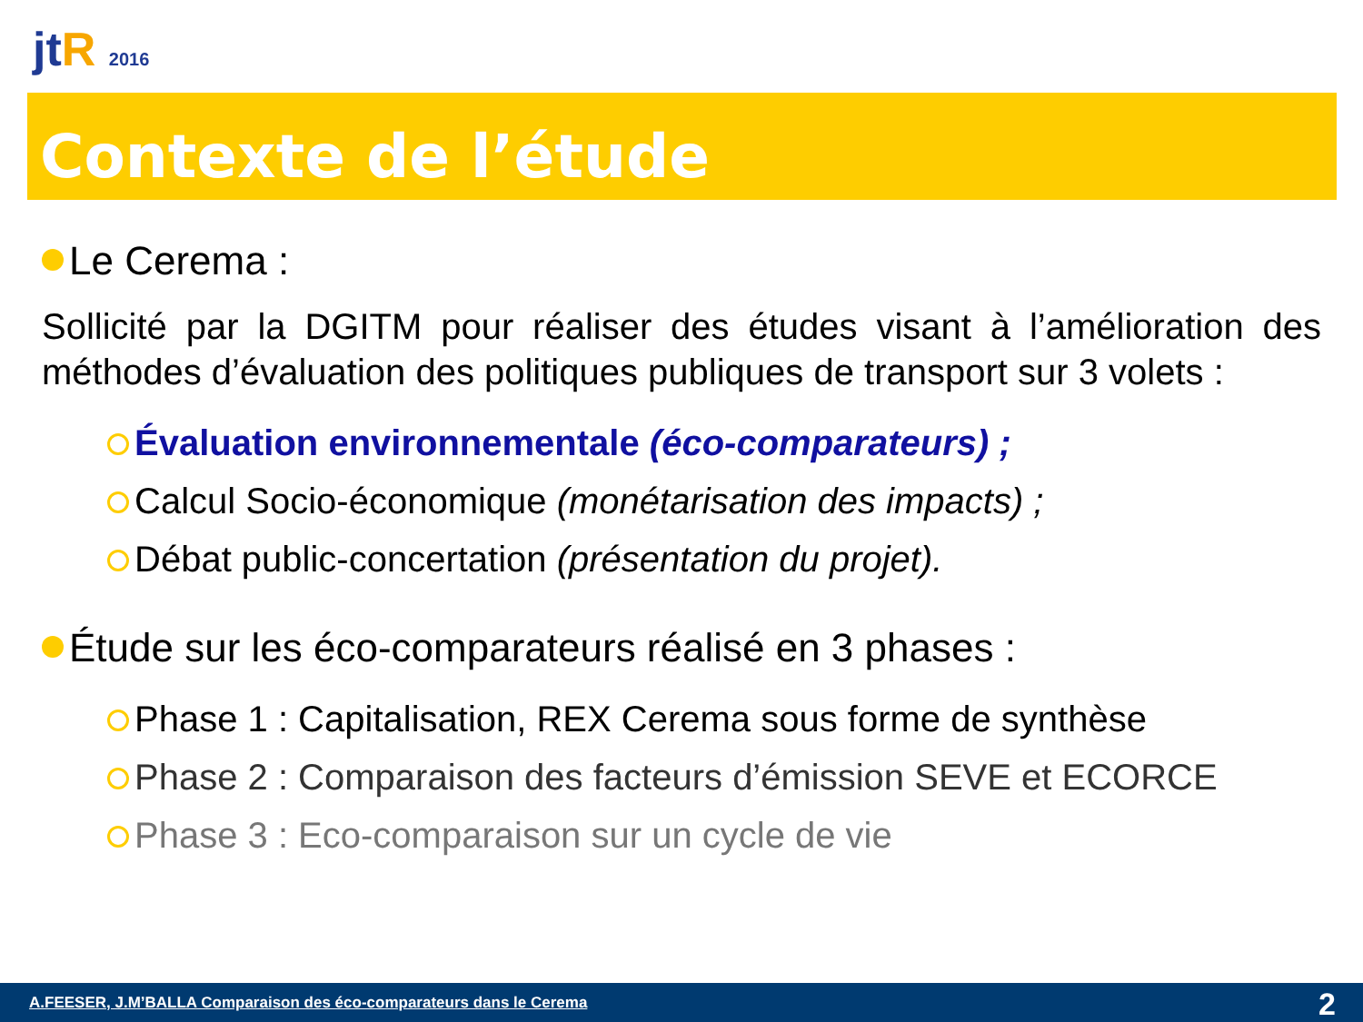jtR 2016
Contexte de l’étude
Le Cerema :
Sollicité par la DGITM pour réaliser des études visant à l’amélioration des méthodes d’évaluation des politiques publiques de transport sur 3 volets :
Évaluation environnementale (éco-comparateurs) ;
Calcul Socio-économique (monétarisation des impacts) ;
Débat public-concertation (présentation du projet).
Étude sur les éco-comparateurs réalisé en 3 phases :
Phase 1 : Capitalisation, REX Cerema sous forme de synthèse
Phase 2 : Comparaison des facteurs d’émission SEVE et ECORCE
Phase 3 : Eco-comparaison sur un cycle de vie
A.FEESER, J.M’BALLA Comparaison des éco-comparateurs dans le Cerema 2